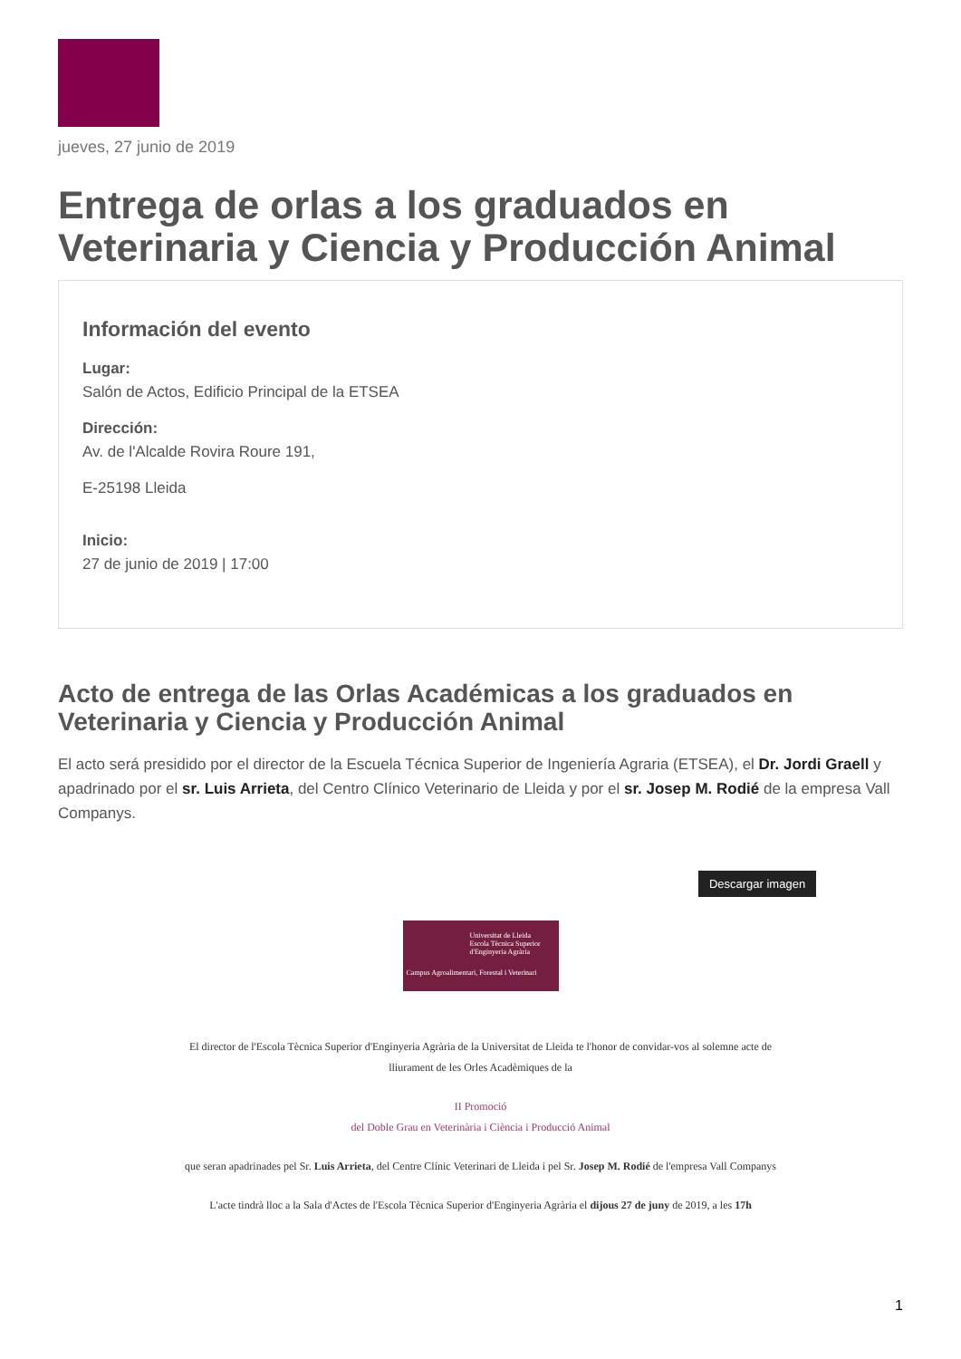jueves, 27 junio de 2019
Entrega de orlas a los graduados en Veterinaria y Ciencia y Producción Animal
Información del evento
Lugar:
Salón de Actos, Edificio Principal de la ETSEA
Dirección:
Av. de l'Alcalde Rovira Roure 191,
E-25198 Lleida
Inicio:
27 de junio de 2019 | 17:00
Acto de entrega de las Orlas Académicas a los graduados en Veterinaria y Ciencia y Producción Animal
El acto será presidido por el director de la Escuela Técnica Superior de Ingeniería Agraria (ETSEA), el Dr. Jordi Graell y apadrinado por el sr. Luis Arrieta, del Centro Clínico Veterinario de Lleida y por el sr. Josep M. Rodié de la empresa Vall Companys.
Descargar imagen
Universitat de Lleida
Escola Tècnica Superior
d'Enginyeria Agrària
Campus Agroalimentari, Forestal i Veterinari
El director de l'Escola Tècnica Superior d'Enginyeria Agrària de la Universitat de Lleida te l'honor de convidar-vos al solemne acte de
lliurament de les Orles Acadèmiques de la
II Promoció
del Doble Grau en Veterinària i Ciència i Producció Animal
que seran apadrinades pel Sr. Luis Arrieta, del Centre Clínic Veterinari de Lleida i pel Sr. Josep M. Rodié de l'empresa Vall Companys
L'acte tindrà lloc a la Sala d'Actes de l'Escola Tècnica Superior d'Enginyeria Agrària el dijous 27 de juny de 2019, a les 17h
1